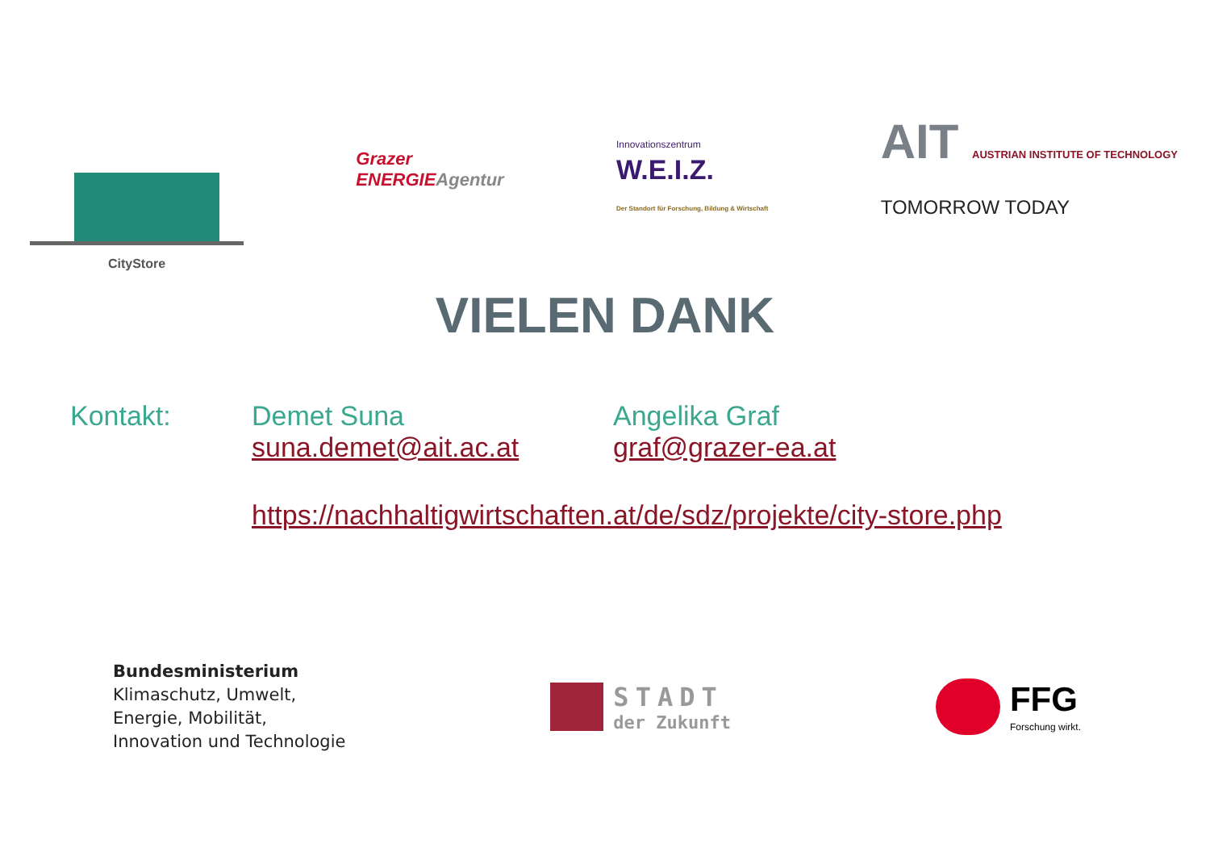CityStore
Grazer
ENERGIEAgentur
Innovationszentrum
W.E.I.Z.
Der Standort für Forschung, Bildung & Wirtschaft
AIT AUSTRIAN INSTITUTE OF TECHNOLOGY
TOMORROW TODAY
VIELEN DANK
Kontakt: Demet Suna
suna.demet@ait.ac.at
Angelika Graf
graf@grazer-ea.at
https://nachhaltigwirtschaften.at/de/sdz/projekte/city-store.php
Bundesministerium
Klimaschutz, Umwelt,
Energie, Mobilität,
Innovation und Technologie
STADT
der Zukunft
FFG
Forschung wirkt.